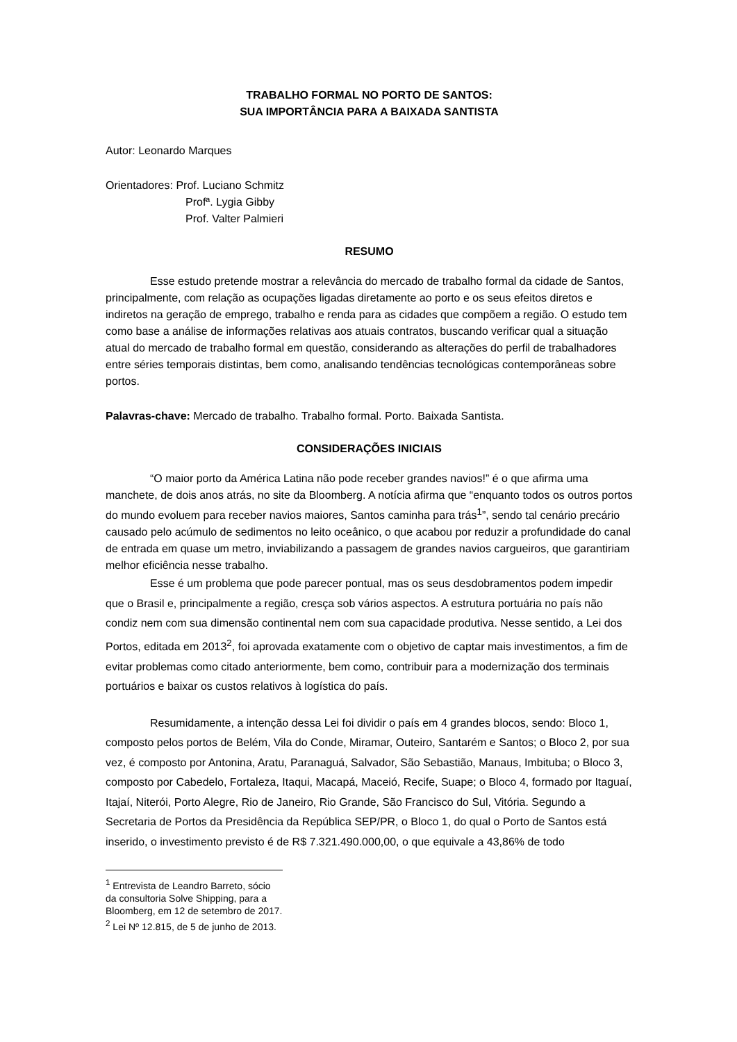TRABALHO FORMAL NO PORTO DE SANTOS:
SUA IMPORTÂNCIA PARA A BAIXADA SANTISTA
Autor: Leonardo Marques
Orientadores: Prof. Luciano Schmitz
Profª. Lygia Gibby
Prof. Valter Palmieri
RESUMO
Esse estudo pretende mostrar a relevância do mercado de trabalho formal da cidade de Santos, principalmente, com relação as ocupações ligadas diretamente ao porto e os seus efeitos diretos e indiretos na geração de emprego, trabalho e renda para as cidades que compõem a região. O estudo tem como base a análise de informações relativas aos atuais contratos, buscando verificar qual a situação atual do mercado de trabalho formal em questão, considerando as alterações do perfil de trabalhadores entre séries temporais distintas, bem como, analisando tendências tecnológicas contemporâneas sobre portos.
Palavras-chave: Mercado de trabalho. Trabalho formal. Porto. Baixada Santista.
CONSIDERAÇÕES INICIAIS
“O maior porto da América Latina não pode receber grandes navios!” é o que afirma uma manchete, de dois anos atrás, no site da Bloomberg. A notícia afirma que “enquanto todos os outros portos do mundo evoluem para receber navios maiores, Santos caminha para trás<sup>1</sup>”, sendo tal cenário precário causado pelo acúmulo de sedimentos no leito oceânico, o que acabou por reduzir a profundidade do canal de entrada em quase um metro, inviabilizando a passagem de grandes navios cargueiros, que garantiriam melhor eficiência nesse trabalho.
Esse é um problema que pode parecer pontual, mas os seus desdobramentos podem impedir que o Brasil e, principalmente a região, cresça sob vários aspectos. A estrutura portuária no país não condiz nem com sua dimensão continental nem com sua capacidade produtiva. Nesse sentido, a Lei dos Portos, editada em 2013<sup>2</sup>, foi aprovada exatamente com o objetivo de captar mais investimentos, a fim de evitar problemas como citado anteriormente, bem como, contribuir para a modernização dos terminais portuários e baixar os custos relativos à logística do país.
Resumidamente, a intenção dessa Lei foi dividir o país em 4 grandes blocos, sendo: Bloco 1, composto pelos portos de Belém, Vila do Conde, Miramar, Outeiro, Santarém e Santos; o Bloco 2, por sua vez, é composto por Antonina, Aratu, Paranaguá, Salvador, São Sebastião, Manaus, Imbituba; o Bloco 3, composto por Cabedelo, Fortaleza, Itaqui, Macapá, Maceió, Recife, Suape; o Bloco 4, formado por Itaguaí, Itajaí, Niterói, Porto Alegre, Rio de Janeiro, Rio Grande, São Francisco do Sul, Vitória. Segundo a Secretaria de Portos da Presidência da República SEP/PR, o Bloco 1, do qual o Porto de Santos está inserido, o investimento previsto é de R$ 7.321.490.000,00, o que equivale a 43,86% de todo
<sup>1</sup> Entrevista de Leandro Barreto, sócio da consultoria Solve Shipping, para a Bloomberg, em 12 de setembro de 2017.
<sup>2</sup> Lei Nº 12.815, de 5 de junho de 2013.